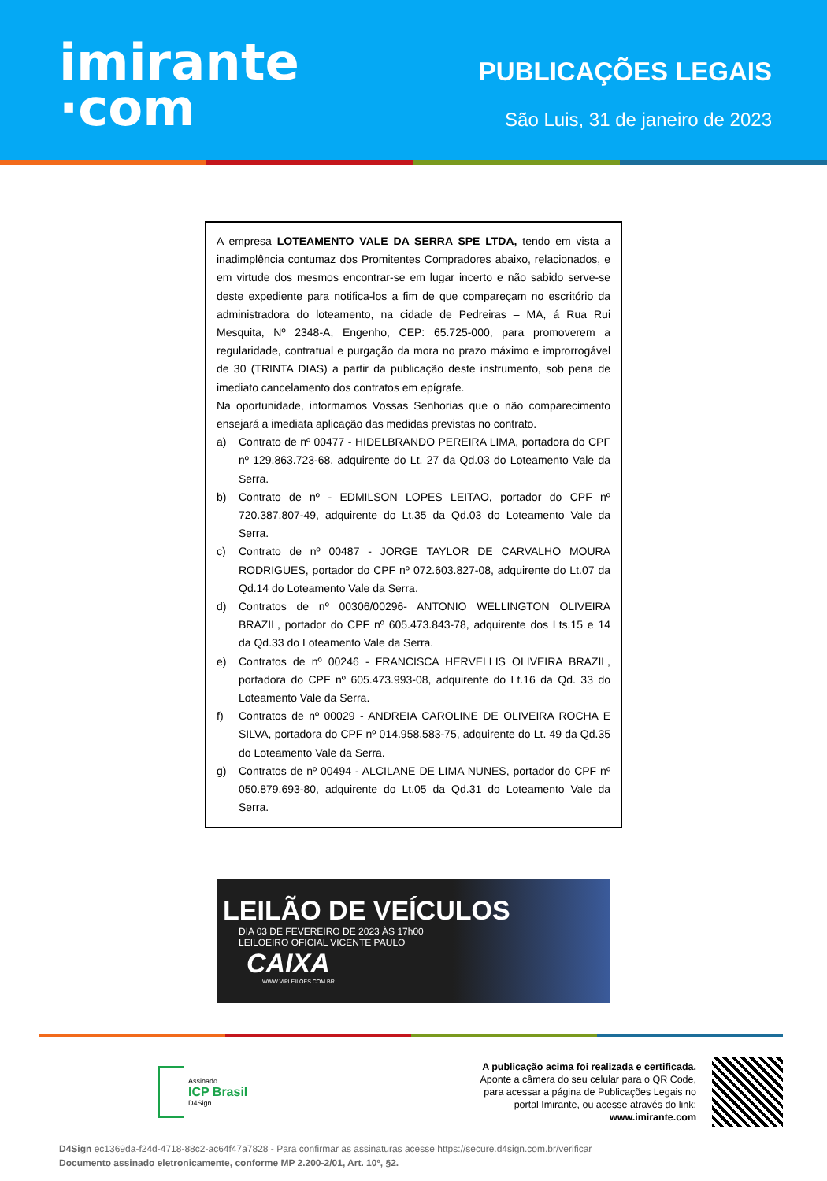imirante
·com
PUBLICAÇÕES LEGAIS
São Luis, 31 de janeiro de 2023
A empresa LOTEAMENTO VALE DA SERRA SPE LTDA, tendo em vista a inadimplência contumaz dos Promitentes Compradores abaixo, relacionados, e em virtude dos mesmos encontrar-se em lugar incerto e não sabido serve-se deste expediente para notifica-los a fim de que compareçam no escritório da administradora do loteamento, na cidade de Pedreiras – MA, á Rua Rui Mesquita, Nº 2348-A, Engenho, CEP: 65.725-000, para promoverem a regularidade, contratual e purgação da mora no prazo máximo e improrrogável de 30 (TRINTA DIAS) a partir da publicação deste instrumento, sob pena de imediato cancelamento dos contratos em epígrafe.
Na oportunidade, informamos Vossas Senhorias que o não comparecimento ensejará a imediata aplicação das medidas previstas no contrato.
a) Contrato de nº 00477 - HIDELBRANDO PEREIRA LIMA, portadora do CPF nº 129.863.723-68, adquirente do Lt. 27 da Qd.03 do Loteamento Vale da Serra.
b) Contrato de nº - EDMILSON LOPES LEITAO, portador do CPF nº 720.387.807-49, adquirente do Lt.35 da Qd.03 do Loteamento Vale da Serra.
c) Contrato de nº 00487 - JORGE TAYLOR DE CARVALHO MOURA RODRIGUES, portador do CPF nº 072.603.827-08, adquirente do Lt.07 da Qd.14 do Loteamento Vale da Serra.
d) Contratos de nº 00306/00296- ANTONIO WELLINGTON OLIVEIRA BRAZIL, portador do CPF nº 605.473.843-78, adquirente dos Lts.15 e 14 da Qd.33 do Loteamento Vale da Serra.
e) Contratos de nº 00246 - FRANCISCA HERVELLIS OLIVEIRA BRAZIL, portadora do CPF nº 605.473.993-08, adquirente do Lt.16 da Qd. 33 do Loteamento Vale da Serra.
f) Contratos de nº 00029 - ANDREIA CAROLINE DE OLIVEIRA ROCHA E SILVA, portadora do CPF nº 014.958.583-75, adquirente do Lt. 49 da Qd.35 do Loteamento Vale da Serra.
g) Contratos de nº 00494 - ALCILANE DE LIMA NUNES, portador do CPF nº 050.879.693-80, adquirente do Lt.05 da Qd.31 do Loteamento Vale da Serra.
LEILÃO DE VEÍCULOS
DIA 03 DE FEVEREIRO DE 2023 ÀS 17h00
LEILOEIRO OFICIAL VICENTE PAULO
CAIXA
WWW.VIPLEILOES.COM.BR
Assinado
ICP Brasil
D4Sign
A publicação acima foi realizada e certificada.
Aponte a câmera do seu celular para o QR Code,
para acessar a página de Publicações Legais no
portal Imirante, ou acesse através do link:
www.imirante.com
D4Sign ec1369da-f24d-4718-88c2-ac64f47a7828 - Para confirmar as assinaturas acesse https://secure.d4sign.com.br/verificar
Documento assinado eletronicamente, conforme MP 2.200-2/01, Art. 10º, §2.